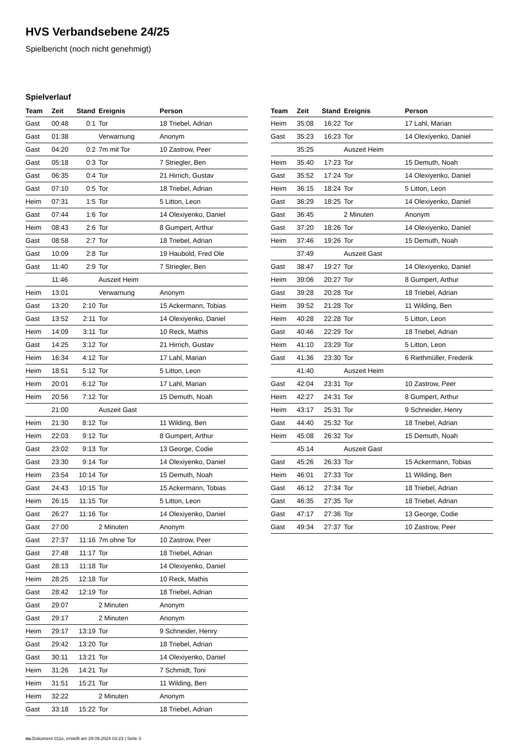HVS Verbandsebene 24/25
Spielbericht (noch nicht genehmigt)
Spielverlauf
| Team | Zeit | Stand | Ereignis | Person |
| --- | --- | --- | --- | --- |
| Gast | 00:48 | 0:1 | Tor | 18 Triebel, Adrian |
| Gast | 01:38 | | Verwarnung | Anonym |
| Gast | 04:20 | 0:2 | 7m mit Tor | 10 Zastrow, Peer |
| Gast | 05:18 | 0:3 | Tor | 7 Striegler, Ben |
| Gast | 06:35 | 0:4 | Tor | 21 Hirrich, Gustav |
| Gast | 07:10 | 0:5 | Tor | 18 Triebel, Adrian |
| Heim | 07:31 | 1:5 | Tor | 5 Litton, Leon |
| Gast | 07:44 | 1:6 | Tor | 14 Olexiyenko, Daniel |
| Heim | 08:43 | 2:6 | Tor | 8 Gumpert, Arthur |
| Gast | 08:58 | 2:7 | Tor | 18 Triebel, Adrian |
| Gast | 10:09 | 2:8 | Tor | 19 Haubold, Fred Ole |
| Gast | 11:40 | 2:9 | Tor | 7 Striegler, Ben |
| | 11:46 | | Auszeit Heim | |
| Heim | 13:01 | | Verwarnung | Anonym |
| Gast | 13:20 | 2:10 | Tor | 15 Ackermann, Tobias |
| Gast | 13:52 | 2:11 | Tor | 14 Olexiyenko, Daniel |
| Heim | 14:09 | 3:11 | Tor | 10 Reck, Mathis |
| Gast | 14:25 | 3:12 | Tor | 21 Hirrich, Gustav |
| Heim | 16:34 | 4:12 | Tor | 17 Lahl, Marian |
| Heim | 18:51 | 5:12 | Tor | 5 Litton, Leon |
| Heim | 20:01 | 6:12 | Tor | 17 Lahl, Marian |
| Heim | 20:56 | 7:12 | Tor | 15 Demuth, Noah |
| | 21:00 | | Auszeit Gast | |
| Heim | 21:30 | 8:12 | Tor | 11 Wilding, Ben |
| Heim | 22:03 | 9:12 | Tor | 8 Gumpert, Arthur |
| Gast | 23:02 | 9:13 | Tor | 13 George, Codie |
| Gast | 23:30 | 9:14 | Tor | 14 Olexiyenko, Daniel |
| Heim | 23:54 | 10:14 | Tor | 15 Demuth, Noah |
| Gast | 24:43 | 10:15 | Tor | 15 Ackermann, Tobias |
| Heim | 26:15 | 11:15 | Tor | 5 Litton, Leon |
| Gast | 26:27 | 11:16 | Tor | 14 Olexiyenko, Daniel |
| Gast | 27:00 | | 2 Minuten | Anonym |
| Gast | 27:37 | 11:16 | 7m ohne Tor | 10 Zastrow, Peer |
| Gast | 27:48 | 11:17 | Tor | 18 Triebel, Adrian |
| Gast | 28:13 | 11:18 | Tor | 14 Olexiyenko, Daniel |
| Heim | 28:25 | 12:18 | Tor | 10 Reck, Mathis |
| Gast | 28:42 | 12:19 | Tor | 18 Triebel, Adrian |
| Gast | 29:07 | | 2 Minuten | Anonym |
| Gast | 29:17 | | 2 Minuten | Anonym |
| Heim | 29:17 | 13:19 | Tor | 9 Schneider, Henry |
| Gast | 29:42 | 13:20 | Tor | 18 Triebel, Adrian |
| Gast | 30:11 | 13:21 | Tor | 14 Olexiyenko, Daniel |
| Heim | 31:26 | 14:21 | Tor | 7 Schmidt, Toni |
| Heim | 31:51 | 15:21 | Tor | 11 Wilding, Ben |
| Heim | 32:22 | | 2 Minuten | Anonym |
| Gast | 33:18 | 15:22 | Tor | 18 Triebel, Adrian |
| Team | Zeit | Stand | Ereignis | Person |
| --- | --- | --- | --- | --- |
| Heim | 35:08 | 16:22 | Tor | 17 Lahl, Marian |
| Gast | 35:23 | 16:23 | Tor | 14 Olexiyenko, Daniel |
| | 35:25 | | Auszeit Heim | |
| Heim | 35:40 | 17:23 | Tor | 15 Demuth, Noah |
| Gast | 35:52 | 17:24 | Tor | 14 Olexiyenko, Daniel |
| Heim | 36:15 | 18:24 | Tor | 5 Litton, Leon |
| Gast | 36:29 | 18:25 | Tor | 14 Olexiyenko, Daniel |
| Gast | 36:45 | | 2 Minuten | Anonym |
| Gast | 37:20 | 18:26 | Tor | 14 Olexiyenko, Daniel |
| Heim | 37:46 | 19:26 | Tor | 15 Demuth, Noah |
| | 37:49 | | Auszeit Gast | |
| Gast | 38:47 | 19:27 | Tor | 14 Olexiyenko, Daniel |
| Heim | 39:06 | 20:27 | Tor | 8 Gumpert, Arthur |
| Gast | 39:28 | 20:28 | Tor | 18 Triebel, Adrian |
| Heim | 39:52 | 21:28 | Tor | 11 Wilding, Ben |
| Heim | 40:28 | 22:28 | Tor | 5 Litton, Leon |
| Gast | 40:46 | 22:29 | Tor | 18 Triebel, Adrian |
| Heim | 41:10 | 23:29 | Tor | 5 Litton, Leon |
| Gast | 41:36 | 23:30 | Tor | 6 Riethmüller, Frederik |
| | 41:40 | | Auszeit Heim | |
| Gast | 42:04 | 23:31 | Tor | 10 Zastrow, Peer |
| Heim | 42:27 | 24:31 | Tor | 8 Gumpert, Arthur |
| Heim | 43:17 | 25:31 | Tor | 9 Schneider, Henry |
| Gast | 44:40 | 25:32 | Tor | 18 Triebel, Adrian |
| Heim | 45:08 | 26:32 | Tor | 15 Demuth, Noah |
| | 45:14 | | Auszeit Gast | |
| Gast | 45:26 | 26:33 | Tor | 15 Ackermann, Tobias |
| Heim | 46:01 | 27:33 | Tor | 11 Wilding, Ben |
| Gast | 46:12 | 27:34 | Tor | 18 Triebel, Adrian |
| Gast | 46:35 | 27:35 | Tor | 18 Triebel, Adrian |
| Gast | 47:17 | 27:36 | Tor | 13 George, Codie |
| Gast | 49:34 | 27:37 | Tor | 10 Zastrow, Peer |
nu.Dokument 011e, erstellt am 29.09.2024 03:23 | Seite 3